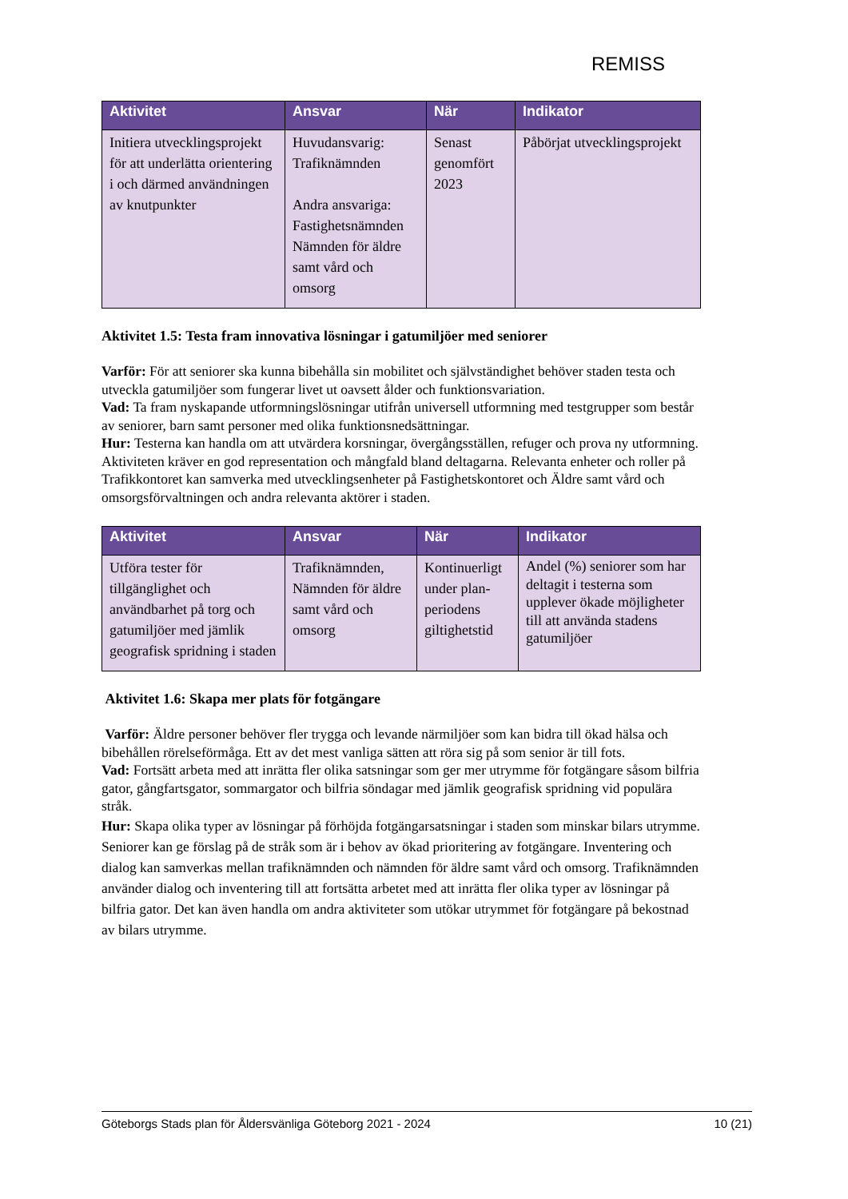REMISS
| Aktivitet | Ansvar | När | Indikator |
| --- | --- | --- | --- |
| Initiera utvecklingsprojekt för att underlätta orientering i och därmed användningen av knutpunkter | Huvudansvarig: Trafiknämnden Andra ansvariga: Fastighetsnämnden Nämnden för äldre samt vård och omsorg | Senast genomfört 2023 | Påbörjat utvecklingsprojekt |
Aktivitet 1.5: Testa fram innovativa lösningar i gatumiljöer med seniorer
Varför: För att seniorer ska kunna bibehålla sin mobilitet och självständighet behöver staden testa och utveckla gatumiljöer som fungerar livet ut oavsett ålder och funktionsvariation.
Vad: Ta fram nyskapande utformningslösningar utifrån universell utformning med testgrupper som består av seniorer, barn samt personer med olika funktionsnedsättningar.
Hur: Testerna kan handla om att utvärdera korsningar, övergångsställen, refuger och prova ny utformning. Aktiviteten kräver en god representation och mångfald bland deltagarna. Relevanta enheter och roller på Trafikkontoret kan samverka med utvecklingsenheter på Fastighetskontoret och Äldre samt vård och omsorgsförvaltningen och andra relevanta aktörer i staden.
| Aktivitet | Ansvar | När | Indikator |
| --- | --- | --- | --- |
| Utföra tester för tillgänglighet och användbarhet på torg och gatumiljöer med jämlik geografisk spridning i staden | Trafiknämnden, Nämnden för äldre samt vård och omsorg | Kontinuerligt under plan-periodens giltighetstid | Andel (%) seniorer som har deltagit i testerna som upplever ökade möjligheter till att använda stadens gatumiljöer |
Aktivitet 1.6: Skapa mer plats för fotgängare
Varför: Äldre personer behöver fler trygga och levande närmiljöer som kan bidra till ökad hälsa och bibehållen rörelseförmåga. Ett av det mest vanliga sätten att röra sig på som senior är till fots.
Vad: Fortsätt arbeta med att inrätta fler olika satsningar som ger mer utrymme för fotgängare såsom bilfria gator, gångfartsgator, sommargator och bilfria söndagar med jämlik geografisk spridning vid populära stråk.
Hur: Skapa olika typer av lösningar på förhöjda fotgängarsatsningar i staden som minskar bilars utrymme. Seniorer kan ge förslag på de stråk som är i behov av ökad prioritering av fotgängare. Inventering och dialog kan samverkas mellan trafiknämnden och nämnden för äldre samt vård och omsorg. Trafiknämnden använder dialog och inventering till att fortsätta arbetet med att inrätta fler olika typer av lösningar på bilfria gator. Det kan även handla om andra aktiviteter som utökar utrymmet för fotgängare på bekostnad av bilars utrymme.
Göteborgs Stads plan för Åldersvänliga Göteborg 2021 - 2024 10 (21)